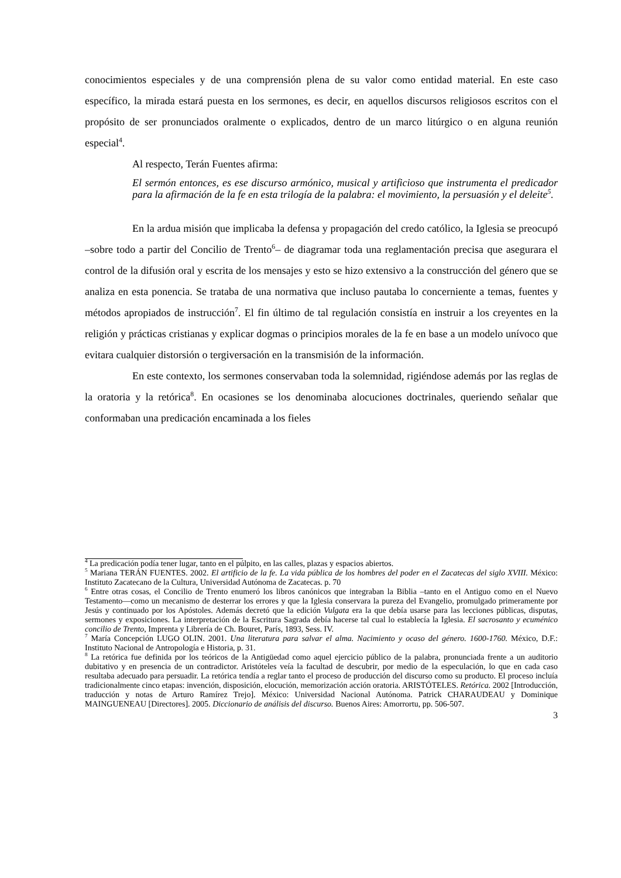conocimientos especiales y de una comprensión plena de su valor como entidad material. En este caso específico, la mirada estará puesta en los sermones, es decir, en aquellos discursos religiosos escritos con el propósito de ser pronunciados oralmente o explicados, dentro de un marco litúrgico o en alguna reunión especial<sup>4</sup>.
Al respecto, Terán Fuentes afirma:
El sermón entonces, es ese discurso armónico, musical y artificioso que instrumenta el predicador para la afirmación de la fe en esta trilogía de la palabra: el movimiento, la persuasión y el deleite<sup>5</sup>.
En la ardua misión que implicaba la defensa y propagación del credo católico, la Iglesia se preocupó –sobre todo a partir del Concilio de Trento<sup>6</sup>– de diagramar toda una reglamentación precisa que asegurara el control de la difusión oral y escrita de los mensajes y esto se hizo extensivo a la construcción del género que se analiza en esta ponencia. Se trataba de una normativa que incluso pautaba lo concerniente a temas, fuentes y métodos apropiados de instrucción<sup>7</sup>. El fin último de tal regulación consistía en instruir a los creyentes en la religión y prácticas cristianas y explicar dogmas o principios morales de la fe en base a un modelo unívoco que evitara cualquier distorsión o tergiversación en la transmisión de la información.
En este contexto, los sermones conservaban toda la solemnidad, rigiéndose además por las reglas de la oratoria y la retórica<sup>8</sup>. En ocasiones se los denominaba alocuciones doctrinales, queriendo señalar que conformaban una predicación encaminada a los fieles
<sup>4</sup> La predicación podía tener lugar, tanto en el púlpito, en las calles, plazas y espacios abiertos.
<sup>5</sup> Mariana TERÁN FUENTES. 2002. El artificio de la fe. La vida pública de los hombres del poder en el Zacatecas del siglo XVIII. México: Instituto Zacatecano de la Cultura, Universidad Autónoma de Zacatecas. p. 70
<sup>6</sup> Entre otras cosas, el Concilio de Trento enumeró los libros canónicos que integraban la Biblia –tanto en el Antiguo como en el Nuevo Testamento—como un mecanismo de desterrar los errores y que la Iglesia conservara la pureza del Evangelio, promulgado primeramente por Jesús y continuado por los Apóstoles. Además decretó que la edición Vulgata era la que debía usarse para las lecciones públicas, disputas, sermones y exposiciones. La interpretación de la Escritura Sagrada debía hacerse tal cual lo establecía la Iglesia. El sacrosanto y ecuménico concilio de Trento, Imprenta y Librería de Ch. Bouret, París, 1893, Sess. IV.
<sup>7</sup> María Concepción LUGO OLIN. 2001. Una literatura para salvar el alma. Nacimiento y ocaso del género. 1600-1760. México, D.F.: Instituto Nacional de Antropología e Historia, p. 31.
<sup>8</sup> La retórica fue definida por los teóricos de la Antigüedad como aquel ejercicio público de la palabra, pronunciada frente a un auditorio dubitativo y en presencia de un contradictor. Aristóteles veía la facultad de descubrir, por medio de la especulación, lo que en cada caso resultaba adecuado para persuadir. La retórica tendía a reglar tanto el proceso de producción del discurso como su producto. El proceso incluía tradicionalmente cinco etapas: invención, disposición, elocución, memorización acción oratoria. ARISTÓTELES. Retórica. 2002 [Introducción, traducción y notas de Arturo Ramírez Trejo]. México: Universidad Nacional Autónoma. Patrick CHARAUDEAU y Dominique MAINGUENEAU [Directores]. 2005. Diccionario de análisis del discurso. Buenos Aires: Amorrortu, pp. 506-507.
3